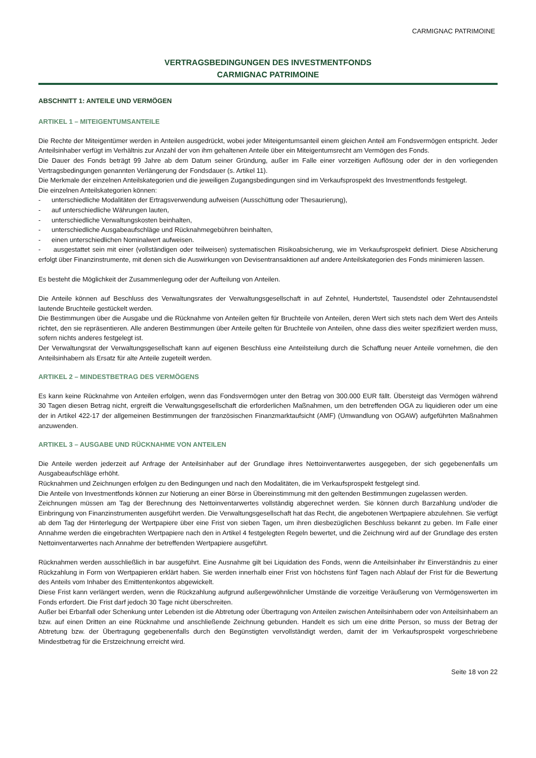CARMIGNAC PATRIMOINE
VERTRAGSBEDINGUNGEN DES INVESTMENTFONDS
CARMIGNAC PATRIMOINE
ABSCHNITT 1: ANTEILE UND VERMÖGEN
ARTIKEL 1 – MITEIGENTUMSANTEILE
Die Rechte der Miteigentümer werden in Anteilen ausgedrückt, wobei jeder Miteigentumsanteil einem gleichen Anteil am Fondsvermögen entspricht. Jeder Anteilsinhaber verfügt im Verhältnis zur Anzahl der von ihm gehaltenen Anteile über ein Miteigentumsrecht am Vermögen des Fonds.
Die Dauer des Fonds beträgt 99 Jahre ab dem Datum seiner Gründung, außer im Falle einer vorzeitigen Auflösung oder der in den vorliegenden Vertragsbedingungen genannten Verlängerung der Fondsdauer (s. Artikel 11).
Die Merkmale der einzelnen Anteilskategorien und die jeweiligen Zugangsbedingungen sind im Verkaufsprospekt des Investmentfonds festgelegt.
Die einzelnen Anteilskategorien können:
- unterschiedliche Modalitäten der Ertragsverwendung aufweisen (Ausschüttung oder Thesaurierung),
- auf unterschiedliche Währungen lauten,
- unterschiedliche Verwaltungskosten beinhalten,
- unterschiedliche Ausgabeaufschläge und Rücknahmegebühren beinhalten,
- einen unterschiedlichen Nominalwert aufweisen.
- ausgestattet sein mit einer (vollständigen oder teilweisen) systematischen Risikoabsicherung, wie im Verkaufsprospekt definiert. Diese Absicherung erfolgt über Finanzinstrumente, mit denen sich die Auswirkungen von Devisentransaktionen auf andere Anteilskategorien des Fonds minimieren lassen.
Es besteht die Möglichkeit der Zusammenlegung oder der Aufteilung von Anteilen.
Die Anteile können auf Beschluss des Verwaltungsrates der Verwaltungsgesellschaft in auf Zehntel, Hundertstel, Tausendstel oder Zehntausendstel lautende Bruchteile gestückelt werden.
Die Bestimmungen über die Ausgabe und die Rücknahme von Anteilen gelten für Bruchteile von Anteilen, deren Wert sich stets nach dem Wert des Anteils richtet, den sie repräsentieren. Alle anderen Bestimmungen über Anteile gelten für Bruchteile von Anteilen, ohne dass dies weiter spezifiziert werden muss, sofern nichts anderes festgelegt ist.
Der Verwaltungsrat der Verwaltungsgesellschaft kann auf eigenen Beschluss eine Anteilsteilung durch die Schaffung neuer Anteile vornehmen, die den Anteilsinhabern als Ersatz für alte Anteile zugeteilt werden.
ARTIKEL 2 – MINDESTBETRAG DES VERMÖGENS
Es kann keine Rücknahme von Anteilen erfolgen, wenn das Fondsvermögen unter den Betrag von 300.000 EUR fällt. Übersteigt das Vermögen während 30 Tagen diesen Betrag nicht, ergreift die Verwaltungsgesellschaft die erforderlichen Maßnahmen, um den betreffenden OGA zu liquidieren oder um eine der in Artikel 422-17 der allgemeinen Bestimmungen der französischen Finanzmarktaufsicht (AMF) (Umwandlung von OGAW) aufgeführten Maßnahmen anzuwenden.
ARTIKEL 3 – AUSGABE UND RÜCKNAHME VON ANTEILEN
Die Anteile werden jederzeit auf Anfrage der Anteilsinhaber auf der Grundlage ihres Nettoinventarwertes ausgegeben, der sich gegebenenfalls um Ausgabeaufschläge erhöht.
Rücknahmen und Zeichnungen erfolgen zu den Bedingungen und nach den Modalitäten, die im Verkaufsprospekt festgelegt sind.
Die Anteile von Investmentfonds können zur Notierung an einer Börse in Übereinstimmung mit den geltenden Bestimmungen zugelassen werden.
Zeichnungen müssen am Tag der Berechnung des Nettoinventarwertes vollständig abgerechnet werden. Sie können durch Barzahlung und/oder die Einbringung von Finanzinstrumenten ausgeführt werden. Die Verwaltungsgesellschaft hat das Recht, die angebotenen Wertpapiere abzulehnen. Sie verfügt ab dem Tag der Hinterlegung der Wertpapiere über eine Frist von sieben Tagen, um ihren diesbezüglichen Beschluss bekannt zu geben. Im Falle einer Annahme werden die eingebrachten Wertpapiere nach den in Artikel 4 festgelegten Regeln bewertet, und die Zeichnung wird auf der Grundlage des ersten Nettoinventarwertes nach Annahme der betreffenden Wertpapiere ausgeführt.
Rücknahmen werden ausschließlich in bar ausgeführt. Eine Ausnahme gilt bei Liquidation des Fonds, wenn die Anteilsinhaber ihr Einverständnis zu einer Rückzahlung in Form von Wertpapieren erklärt haben. Sie werden innerhalb einer Frist von höchstens fünf Tagen nach Ablauf der Frist für die Bewertung des Anteils vom Inhaber des Emittentenkontos abgewickelt.
Diese Frist kann verlängert werden, wenn die Rückzahlung aufgrund außergewöhnlicher Umstände die vorzeitige Veräußerung von Vermögenswerten im Fonds erfordert. Die Frist darf jedoch 30 Tage nicht überschreiten.
Außer bei Erbanfall oder Schenkung unter Lebenden ist die Abtretung oder Übertragung von Anteilen zwischen Anteilsinhabern oder von Anteilsinhabern an bzw. auf einen Dritten an eine Rücknahme und anschließende Zeichnung gebunden. Handelt es sich um eine dritte Person, so muss der Betrag der Abtretung bzw. der Übertragung gegebenenfalls durch den Begünstigten vervollständigt werden, damit der im Verkaufsprospekt vorgeschriebene Mindestbetrag für die Erstzeichnung erreicht wird.
Seite 18 von 22